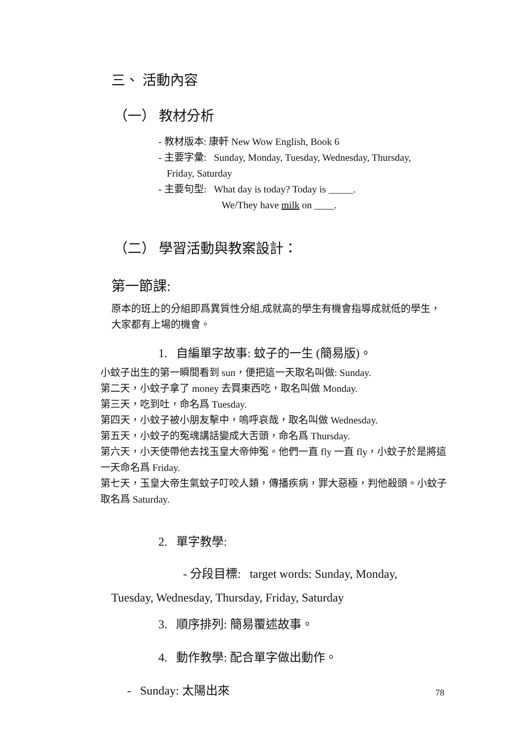三、 活動內容
（一） 教材分析
- 教材版本: 康軒 New Wow English, Book 6
- 主要字彙: Sunday, Monday, Tuesday, Wednesday, Thursday,
Friday, Saturday
- 主要句型: What day is today? Today is _____.
We/They have milk on ____.
（二） 學習活動與教案設計：
第一節課:
原本的班上的分組即爲異質性分組,成就高的學生有機會指導成就低的學生，大家都有上場的機會。
1. 自編單字故事: 蚊子的一生 (簡易版)。
小蚊子出生的第一瞬間看到 sun，便把這一天取名叫做: Sunday.
第二天，小蚊子拿了 money 去買東西吃，取名叫做 Monday.
第三天，吃到吐，命名爲 Tuesday.
第四天，小蚊子被小朋友擊中，嗚呼哀哉，取名叫做 Wednesday.
第五天，小蚊子的冤魂講話變成大舌頭，命名爲 Thursday.
第六天，小天使帶他去找玉皇大帝伸冤。他們一直 fly 一直 fly，小蚊子於是將這一天命名爲 Friday.
第七天，玉皇大帝生氣蚊子叮咬人類，傳播疾病，罪大惡極，判他殺頭。小蚊子取名爲 Saturday.
2. 單字教學:
- 分段目標: target words: Sunday, Monday,
Tuesday, Wednesday, Thursday, Friday, Saturday
3. 順序排列: 簡易覆述故事。
4. 動作教學: 配合單字做出動作。
- Sunday: 太陽出來
78